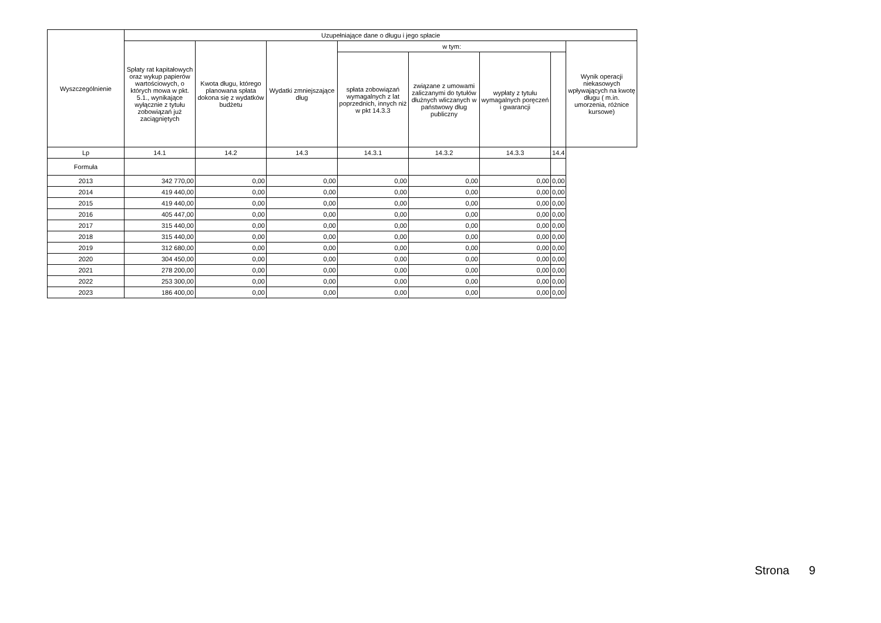| Wyszczególnienie | Uzupełniające dane o długu i jego spłacie | | | | | | | |
| --- | --- | --- | --- | --- | --- | --- | --- | --- |
| | Spłaty rat kapitałowych oraz wykup papierów wartościowych, o których mowa w pkt. 5.1., wynikające wyłącznie z tytułu zobowiązań już zaciągniętych | Kwota długu, którego planowana spłata dokona się z wydatków budżetu | Wydatki zmniejszające dług | w tym: | | | | Wynik operacji niekasowych wpływających na kwotę długu ( m.in. umorzenia, różnice kursowe) |
| | | | | spłata zobowiązań wymagalnych z lat poprzednich, innych niż w pkt 14.3.3 | związane z umowami zaliczanymi do tytułów dłużnych wliczanych w państwowy dług publiczny | wypłaty z tytułu wymagalnych poręczeń i gwarancji | | |
| Lp | 14.1 | 14.2 | 14.3 | 14.3.1 | 14.3.2 | 14.3.3 | 14.4 | |
| Formuła | | | | | | | | |
| 2013 | 342 770,00 | 0,00 | 0,00 | 0,00 | 0,00 | 0,00 | 0,00 | |
| 2014 | 419 440,00 | 0,00 | 0,00 | 0,00 | 0,00 | 0,00 | 0,00 | |
| 2015 | 419 440,00 | 0,00 | 0,00 | 0,00 | 0,00 | 0,00 | 0,00 | |
| 2016 | 405 447,00 | 0,00 | 0,00 | 0,00 | 0,00 | 0,00 | 0,00 | |
| 2017 | 315 440,00 | 0,00 | 0,00 | 0,00 | 0,00 | 0,00 | 0,00 | |
| 2018 | 315 440,00 | 0,00 | 0,00 | 0,00 | 0,00 | 0,00 | 0,00 | |
| 2019 | 312 680,00 | 0,00 | 0,00 | 0,00 | 0,00 | 0,00 | 0,00 | |
| 2020 | 304 450,00 | 0,00 | 0,00 | 0,00 | 0,00 | 0,00 | 0,00 | |
| 2021 | 278 200,00 | 0,00 | 0,00 | 0,00 | 0,00 | 0,00 | 0,00 | |
| 2022 | 253 300,00 | 0,00 | 0,00 | 0,00 | 0,00 | 0,00 | 0,00 | |
| 2023 | 186 400,00 | 0,00 | 0,00 | 0,00 | 0,00 | 0,00 | 0,00 | |
Strona 9